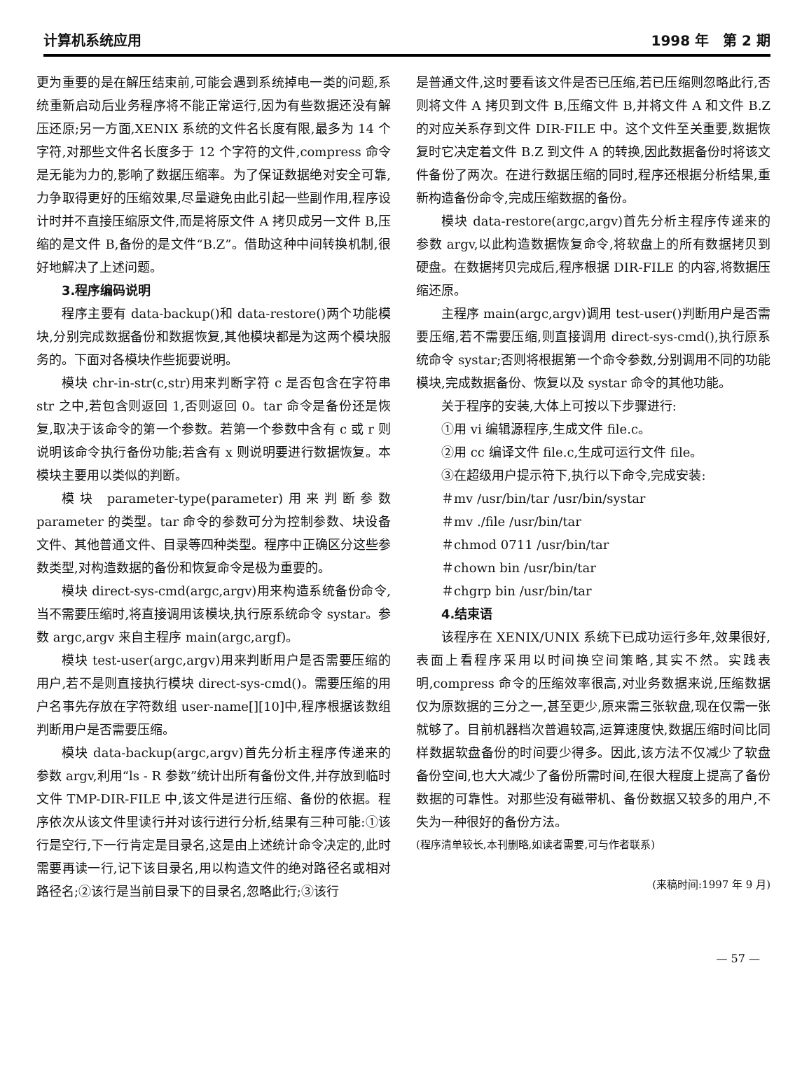计算机系统应用 1998 年　第 2 期
更为重要的是在解压结束前,可能会遇到系统掉电一类的问题,系统重新启动后业务程序将不能正常运行,因为有些数据还没有解压还原;另一方面,XENIX 系统的文件名长度有限,最多为 14 个字符,对那些文件名长度多于 12 个字符的文件,compress 命令是无能为力的,影响了数据压缩率。为了保证数据绝对安全可靠,力争取得更好的压缩效果,尽量避免由此引起一些副作用,程序设计时并不直接压缩原文件,而是将原文件 A 拷贝成另一文件 B,压缩的是文件 B,备份的是文件“B.Z”。借助这种中间转换机制,很好地解决了上述问题。
3.程序编码说明
程序主要有 data-backup()和 data-restore()两个功能模块,分别完成数据备份和数据恢复,其他模块都是为这两个模块服务的。下面对各模块作些扼要说明。
模块 chr-in-str(c,str)用来判断字符 c 是否包含在字符串 str 之中,若包含则返回 1,否则返回 0。tar 命令是备份还是恢复,取决于该命令的第一个参数。若第一个参数中含有 c 或 r 则说明该命令执行备份功能;若含有 x 则说明要进行数据恢复。本模块主要用以类似的判断。
模块 parameter-type(parameter)用来判断参数 parameter 的类型。tar 命令的参数可分为控制参数、块设备文件、其他普通文件、目录等四种类型。程序中正确区分这些参数类型,对构造数据的备份和恢复命令是极为重要的。
模块 direct-sys-cmd(argc,argv)用来构造系统备份命令,当不需要压缩时,将直接调用该模块,执行原系统命令 systar。参数 argc,argv 来自主程序 main(argc,argf)。
模块 test-user(argc,argv)用来判断用户是否需要压缩的用户,若不是则直接执行模块 direct-sys-cmd()。需要压缩的用户名事先存放在字符数组 user-name[][10]中,程序根据该数组判断用户是否需要压缩。
模块 data-backup(argc,argv)首先分析主程序传递来的参数 argv,利用“ls - R 参数”统计出所有备份文件,并存放到临时文件 TMP-DIR-FILE 中,该文件是进行压缩、备份的依据。程序依次从该文件里读行并对该行进行分析,结果有三种可能:①该行是空行,下一行肯定是目录名,这是由上述统计命令决定的,此时需要再读一行,记下该目录名,用以构造文件的绝对路径名或相对路径名;②该行是当前目录下的目录名,忽略此行;③该行
是普通文件,这时要看该文件是否已压缩,若已压缩则忽略此行,否则将文件 A 拷贝到文件 B,压缩文件 B,并将文件 A 和文件 B.Z 的对应关系存到文件 DIR-FILE 中。这个文件至关重要,数据恢复时它决定着文件 B.Z 到文件 A 的转换,因此数据备份时将该文件备份了两次。在进行数据压缩的同时,程序还根据分析结果,重新构造备份命令,完成压缩数据的备份。
模块 data-restore(argc,argv)首先分析主程序传递来的参数 argv,以此构造数据恢复命令,将软盘上的所有数据拷贝到硬盘。在数据拷贝完成后,程序根据 DIR-FILE 的内容,将数据压缩还原。
主程序 main(argc,argv)调用 test-user()判断用户是否需要压缩,若不需要压缩,则直接调用 direct-sys-cmd(),执行原系统命令 systar;否则将根据第一个命令参数,分别调用不同的功能模块,完成数据备份、恢复以及 systar 命令的其他功能。
关于程序的安装,大体上可按以下步骤进行:
①用 vi 编辑源程序,生成文件 file.c。
②用 cc 编译文件 file.c,生成可运行文件 file。
③在超级用户提示符下,执行以下命令,完成安装:
＃mv /usr/bin/tar /usr/bin/systar
＃mv ./file /usr/bin/tar
＃chmod 0711 /usr/bin/tar
＃chown bin /usr/bin/tar
＃chgrp bin /usr/bin/tar
4.结束语
该程序在 XENIX/UNIX 系统下已成功运行多年,效果很好,表面上看程序采用以时间换空间策略,其实不然。实践表明,compress 命令的压缩效率很高,对业务数据来说,压缩数据仅为原数据的三分之一,甚至更少,原来需三张软盘,现在仅需一张就够了。目前机器档次普遍较高,运算速度快,数据压缩时间比同样数据软盘备份的时间要少得多。因此,该方法不仅减少了软盘备份空间,也大大减少了备份所需时间,在很大程度上提高了备份数据的可靠性。对那些没有磁带机、备份数据又较多的用户,不失为一种很好的备份方法。
(程序清单较长,本刊删略,如读者需要,可与作者联系)
(来稿时间:1997 年 9 月)
— 57 —